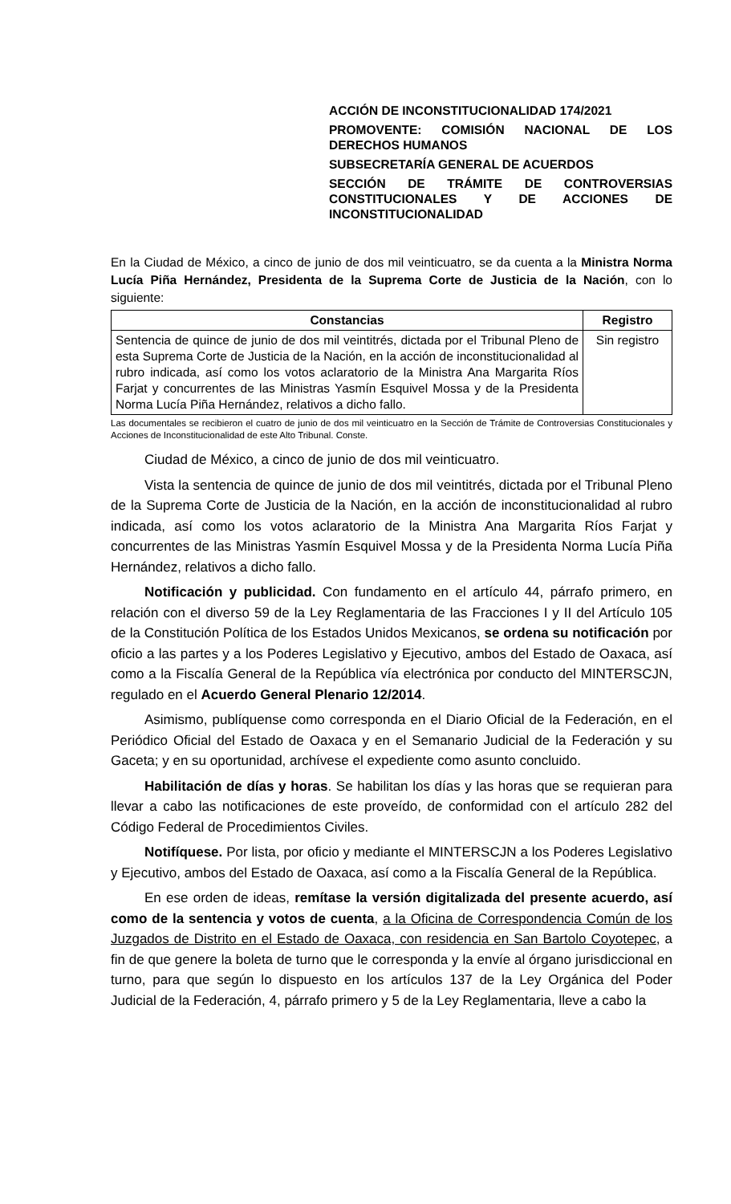ACCIÓN DE INCONSTITUCIONALIDAD 174/2021
PROMOVENTE: COMISIÓN NACIONAL DE LOS DERECHOS HUMANOS
SUBSECRETARÍA GENERAL DE ACUERDOS
SECCIÓN DE TRÁMITE DE CONTROVERSIAS CONSTITUCIONALES Y DE ACCIONES DE INCONSTITUCIONALIDAD
En la Ciudad de México, a cinco de junio de dos mil veinticuatro, se da cuenta a la Ministra Norma Lucía Piña Hernández, Presidenta de la Suprema Corte de Justicia de la Nación, con lo siguiente:
| Constancias | Registro |
| --- | --- |
| Sentencia de quince de junio de dos mil veintitrés, dictada por el Tribunal Pleno de esta Suprema Corte de Justicia de la Nación, en la acción de inconstitucionalidad al rubro indicada, así como los votos aclaratorio de la Ministra Ana Margarita Ríos Farjat y concurrentes de las Ministras Yasmín Esquivel Mossa y de la Presidenta Norma Lucía Piña Hernández, relativos a dicho fallo. | Sin registro |
Las documentales se recibieron el cuatro de junio de dos mil veinticuatro en la Sección de Trámite de Controversias Constitucionales y Acciones de Inconstitucionalidad de este Alto Tribunal. Conste.
Ciudad de México, a cinco de junio de dos mil veinticuatro.
Vista la sentencia de quince de junio de dos mil veintitrés, dictada por el Tribunal Pleno de la Suprema Corte de Justicia de la Nación, en la acción de inconstitucionalidad al rubro indicada, así como los votos aclaratorio de la Ministra Ana Margarita Ríos Farjat y concurrentes de las Ministras Yasmín Esquivel Mossa y de la Presidenta Norma Lucía Piña Hernández, relativos a dicho fallo.
Notificación y publicidad. Con fundamento en el artículo 44, párrafo primero, en relación con el diverso 59 de la Ley Reglamentaria de las Fracciones I y II del Artículo 105 de la Constitución Política de los Estados Unidos Mexicanos, se ordena su notificación por oficio a las partes y a los Poderes Legislativo y Ejecutivo, ambos del Estado de Oaxaca, así como a la Fiscalía General de la República vía electrónica por conducto del MINTERSCJN, regulado en el Acuerdo General Plenario 12/2014.
Asimismo, publíquense como corresponda en el Diario Oficial de la Federación, en el Periódico Oficial del Estado de Oaxaca y en el Semanario Judicial de la Federación y su Gaceta; y en su oportunidad, archívese el expediente como asunto concluido.
Habilitación de días y horas. Se habilitan los días y las horas que se requieran para llevar a cabo las notificaciones de este proveído, de conformidad con el artículo 282 del Código Federal de Procedimientos Civiles.
Notifíquese. Por lista, por oficio y mediante el MINTERSCJN a los Poderes Legislativo y Ejecutivo, ambos del Estado de Oaxaca, así como a la Fiscalía General de la República.
En ese orden de ideas, remítase la versión digitalizada del presente acuerdo, así como de la sentencia y votos de cuenta, a la Oficina de Correspondencia Común de los Juzgados de Distrito en el Estado de Oaxaca, con residencia en San Bartolo Coyotepec, a fin de que genere la boleta de turno que le corresponda y la envíe al órgano jurisdiccional en turno, para que según lo dispuesto en los artículos 137 de la Ley Orgánica del Poder Judicial de la Federación, 4, párrafo primero y 5 de la Ley Reglamentaria, lleve a cabo la